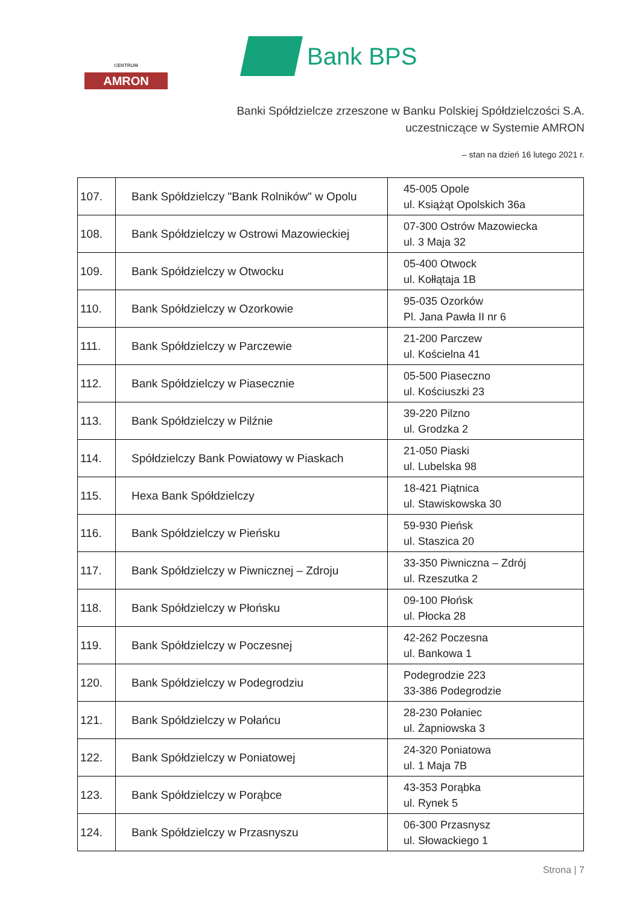CENTRUM
AMRON
Bank BPS
Banki Spółdzielcze zrzeszone w Banku Polskiej Spółdzielczości S.A.
uczestniczące w Systemie AMRON
– stan na dzień 16 lutego 2021 r.
| 107. | Bank Spółdzielczy "Bank Rolników" w Opolu | 45-005 Opole ul. Książąt Opolskich 36a |
| 108. | Bank Spółdzielczy w Ostrowi Mazowieckiej | 07-300 Ostrów Mazowiecka ul. 3 Maja 32 |
| 109. | Bank Spółdzielczy w Otwocku | 05-400 Otwock ul. Kołłątaja 1B |
| 110. | Bank Spółdzielczy w Ozorkowie | 95-035 Ozorków Pl. Jana Pawła II nr 6 |
| 111. | Bank Spółdzielczy w Parczewie | 21-200 Parczew ul. Kościelna 41 |
| 112. | Bank Spółdzielczy w Piasecznie | 05-500 Piaseczno ul. Kościuszki 23 |
| 113. | Bank Spółdzielczy w Pilźnie | 39-220 Pilzno ul. Grodzka 2 |
| 114. | Spółdzielczy Bank Powiatowy w Piaskach | 21-050 Piaski ul. Lubelska 98 |
| 115. | Hexa Bank Spółdzielczy | 18-421 Piątnica ul. Stawiskowska 30 |
| 116. | Bank Spółdzielczy w Pieńsku | 59-930 Pieńsk ul. Staszica 20 |
| 117. | Bank Spółdzielczy w Piwnicznej – Zdroju | 33-350 Piwniczna – Zdrój ul. Rzeszutka 2 |
| 118. | Bank Spółdzielczy w Płońsku | 09-100 Płońsk ul. Płocka 28 |
| 119. | Bank Spółdzielczy w Poczesnej | 42-262 Poczesna ul. Bankowa 1 |
| 120. | Bank Spółdzielczy w Podegrodziu | Podegrodzie 223 33-386 Podegrodzie |
| 121. | Bank Spółdzielczy w Połańcu | 28-230 Połaniec ul. Żapniowska 3 |
| 122. | Bank Spółdzielczy w Poniatowej | 24-320 Poniatowa ul. 1 Maja 7B |
| 123. | Bank Spółdzielczy w Porąbce | 43-353 Porąbka ul. Rynek 5 |
| 124. | Bank Spółdzielczy w Przasnyszu | 06-300 Przasnysz ul. Słowackiego 1 |
Strona | 7